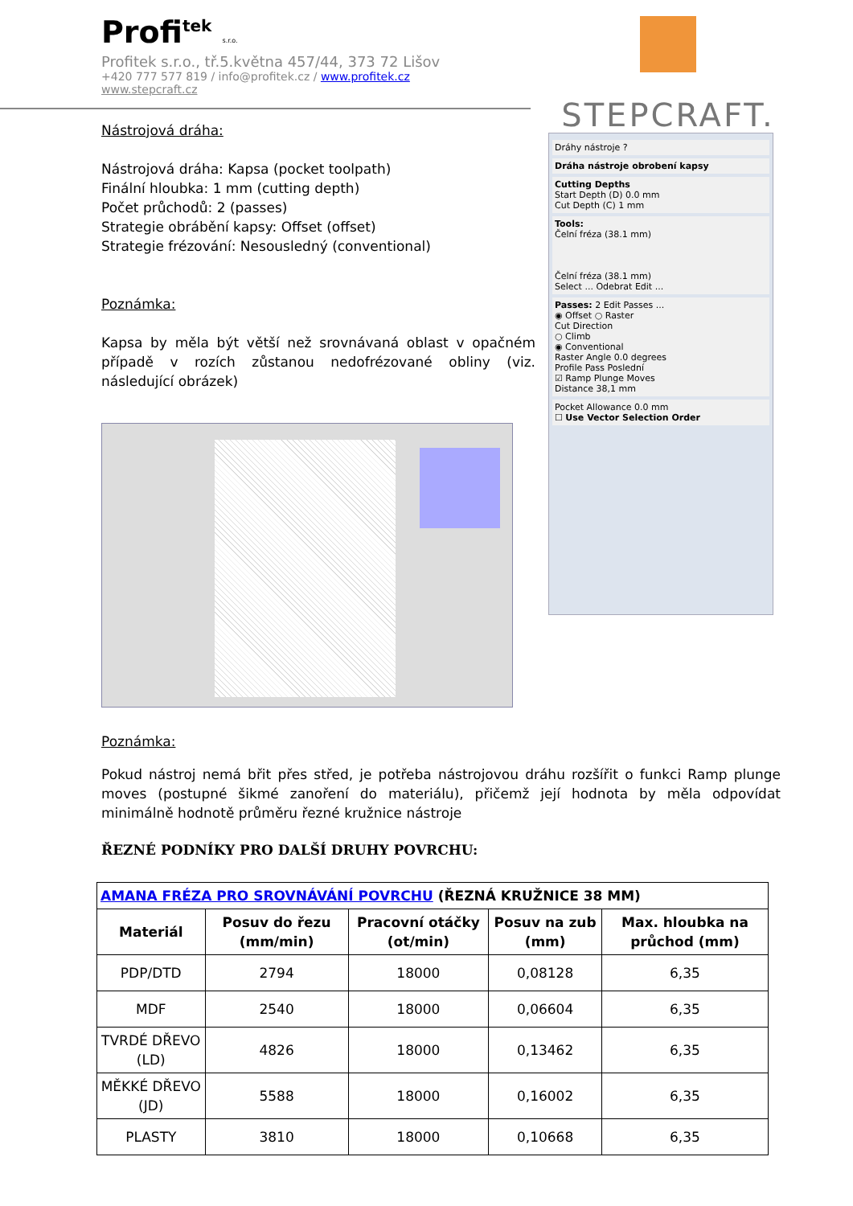Profi<sup>tek</sup> s.r.o.
Profitek s.r.o., tř.5.května 457/44, 373 72 Lišov
+420 777 577 819 / info@profitek.cz / www.profitek.cz
www.stepcraft.cz
STEPCRAFT.
Dráhy nástroje ?
Dráha nástroje obrobení kapsy
Cutting Depths
Start Depth (D) 0.0 mm
Cut Depth (C) 1 mm
Tools:
Čelní fréza (38.1 mm)
Čelní fréza (38.1 mm)
Select ... Odebrat Edit ...
Passes: 2 Edit Passes ...
◉ Offset ○ Raster
Cut Direction
○ Climb
◉ Conventional
Raster Angle 0.0 degrees
Profile Pass Poslední
☑ Ramp Plunge Moves
Distance 38,1 mm
Pocket Allowance 0.0 mm
☐ Use Vector Selection Order
Nástrojová dráha:
Nástrojová dráha: Kapsa (pocket toolpath)
Finální hloubka: 1 mm (cutting depth)
Počet průchodů: 2 (passes)
Strategie obrábění kapsy: Offset (offset)
Strategie frézování: Nesousledný (conventional)
Poznámka:
Kapsa by měla být větší než srovnávaná oblast v opačném případě v rozích zůstanou nedofrézované obliny (viz. následující obrázek)
Poznámka:
Pokud nástroj nemá břit přes střed, je potřeba nástrojovou dráhu rozšířit o funkci Ramp plunge moves (postupné šikmé zanoření do materiálu), přičemž její hodnota by měla odpovídat minimálně hodnotě průměru řezné kružnice nástroje
ŘEZNÉ PODNÍKY PRO DALŠÍ DRUHY POVRCHU:
| AMANA FRÉZA PRO SROVNÁVÁNÍ POVRCHU (ŘEZNÁ KRUŽNICE 38 MM) | | | | |
| Materiál | Posuv do řezu (mm/min) | Pracovní otáčky (ot/min) | Posuv na zub (mm) | Max. hloubka na průchod (mm) |
| PDP/DTD | 2794 | 18000 | 0,08128 | 6,35 |
| MDF | 2540 | 18000 | 0,06604 | 6,35 |
| TVRDÉ DŘEVO (LD) | 4826 | 18000 | 0,13462 | 6,35 |
| MĚKKÉ DŘEVO (JD) | 5588 | 18000 | 0,16002 | 6,35 |
| PLASTY | 3810 | 18000 | 0,10668 | 6,35 |